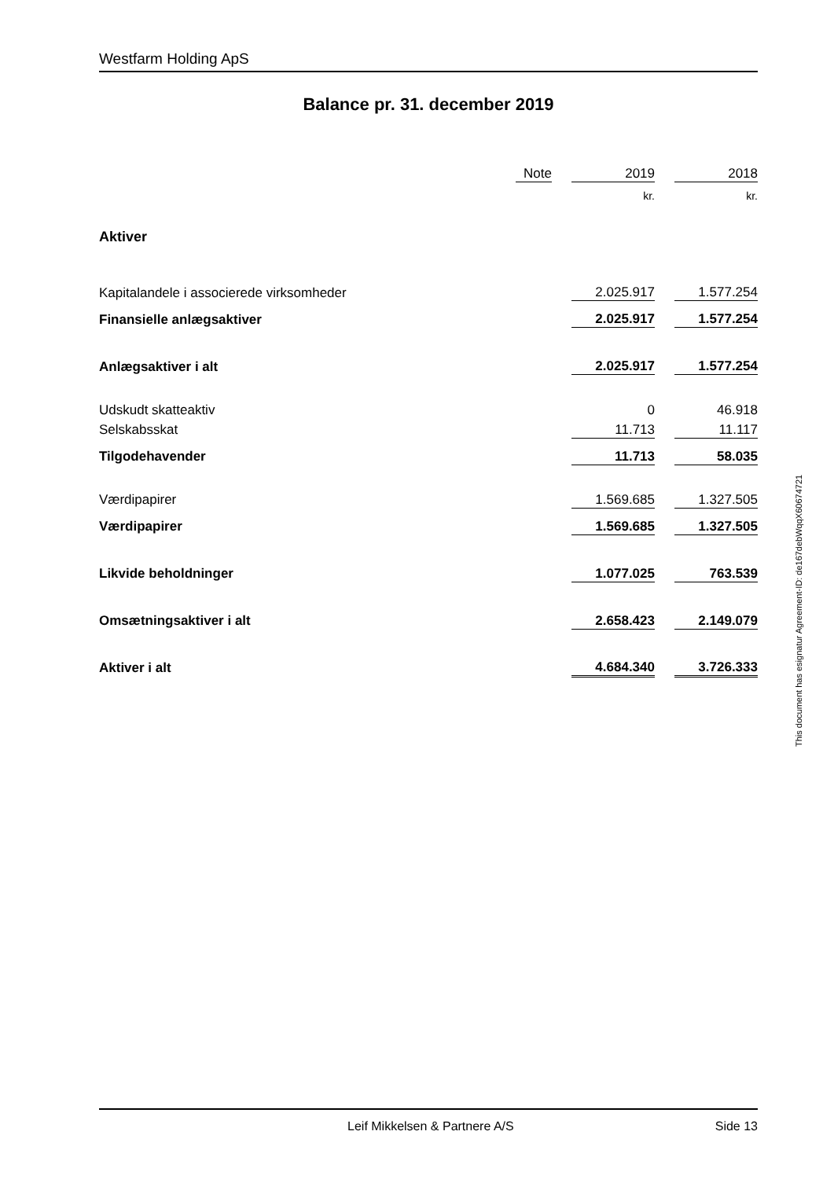Westfarm Holding ApS
Balance pr. 31. december 2019
| | Note | | 2019 | | 2018 |
| | | | kr. | | kr. |
| Aktiver | | | | | |
| Kapitalandele i associerede virksomheder | | | 2.025.917 | | 1.577.254 |
| Finansielle anlægsaktiver | | | 2.025.917 | | 1.577.254 |
| Anlægsaktiver i alt | | | 2.025.917 | | 1.577.254 |
| Udskudt skatteaktiv | | | 0 | | 46.918 |
| Selskabsskat | | | 11.713 | | 11.117 |
| Tilgodehavender | | | 11.713 | | 58.035 |
| Værdipapirer | | | 1.569.685 | | 1.327.505 |
| Værdipapirer | | | 1.569.685 | | 1.327.505 |
| Likvide beholdninger | | | 1.077.025 | | 763.539 |
| Omsætningsaktiver i alt | | | 2.658.423 | | 2.149.079 |
| Aktiver i alt | | | 4.684.340 | | 3.726.333 |
This document has esignatur Agreement-ID: de167debWqqX60674721
Leif Mikkelsen & Partnere A/S Side 13